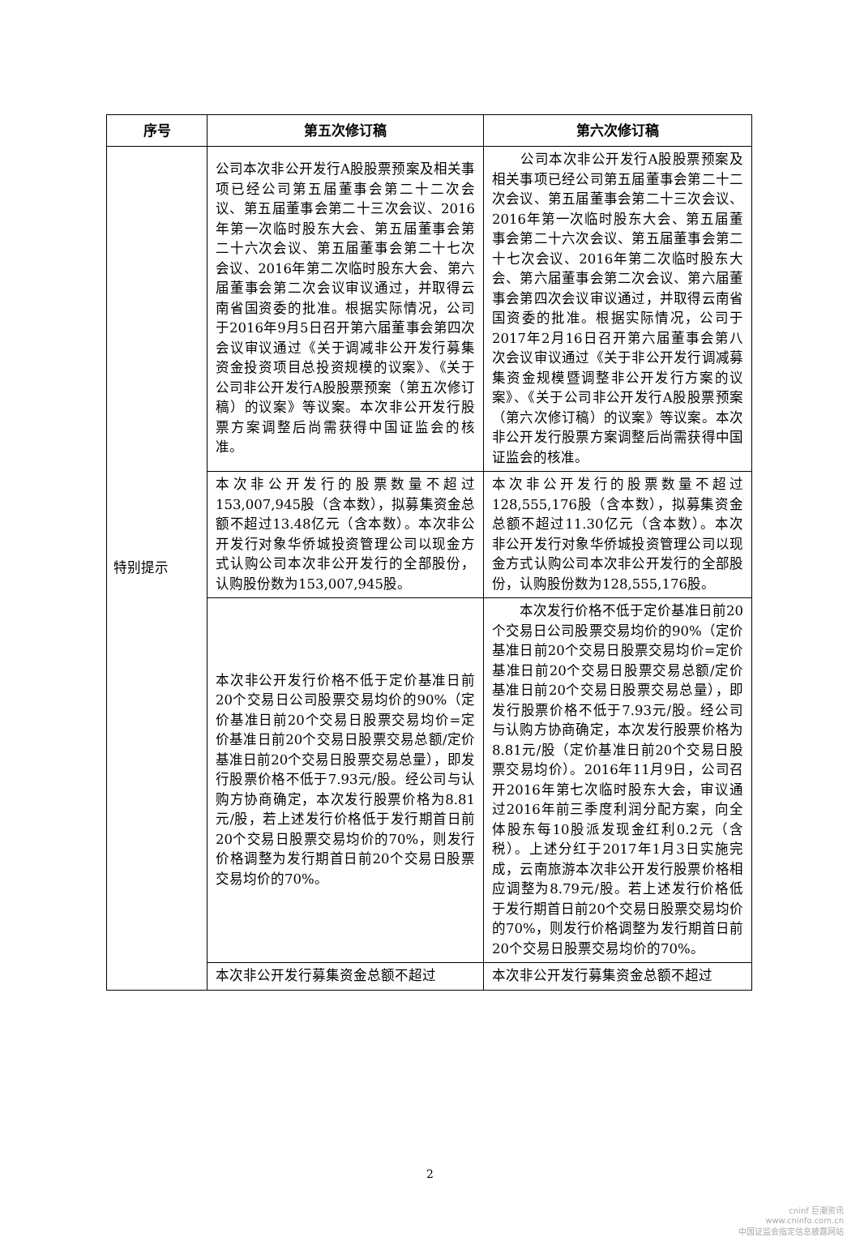| 序号 | 第五次修订稿 | 第六次修订稿 |
| --- | --- | --- |
| 特别提示 | 公司本次非公开发行A股股票预案及相关事项已经公司第五届董事会第二十二次会议、第五届董事会第二十三次会议、2016年第一次临时股东大会、第五届董事会第二十六次会议、第五届董事会第二十七次会议、2016年第二次临时股东大会、第六届董事会第二次会议审议通过，并取得云南省国资委的批准。根据实际情况，公司于2016年9月5日召开第六届董事会第四次会议审议通过《关于调减非公开发行募集资金投资项目总投资规模的议案》、《关于公司非公开发行A股股票预案（第五次修订稿）的议案》等议案。本次非公开发行股票方案调整后尚需获得中国证监会的核准。 | 公司本次非公开发行A股股票预案及相关事项已经公司第五届董事会第二十二次会议、第五届董事会第二十三次会议、2016年第一次临时股东大会、第五届董事会第二十六次会议、第五届董事会第二十七次会议、2016年第二次临时股东大会、第六届董事会第二次会议、第六届董事会第四次会议审议通过，并取得云南省国资委的批准。根据实际情况，公司于2017年2月16日召开第六届董事会第八次会议审议通过《关于非公开发行调减募集资金规模暨调整非公开发行方案的议案》、《关于公司非公开发行A股股票预案（第六次修订稿）的议案》等议案。本次非公开发行股票方案调整后尚需获得中国证监会的核准。 |
| | 本次非公开发行的股票数量不超过153,007,945股（含本数），拟募集资金总额不超过13.48亿元（含本数）。本次非公开发行对象华侨城投资管理公司以现金方式认购公司本次非公开发行的全部股份，认购股份数为153,007,945股。 | 本次非公开发行的股票数量不超过128,555,176股（含本数），拟募集资金总额不超过11.30亿元（含本数）。本次非公开发行对象华侨城投资管理公司以现金方式认购公司本次非公开发行的全部股份，认购股份数为128,555,176股。 |
| | 本次非公开发行价格不低于定价基准日前20个交易日公司股票交易均价的90%（定价基准日前20个交易日股票交易均价=定价基准日前20个交易日股票交易总额/定价基准日前20个交易日股票交易总量），即发行股票价格不低于7.93元/股。经公司与认购方协商确定，本次发行股票价格为8.81元/股，若上述发行价格低于发行期首日前20个交易日股票交易均价的70%，则发行价格调整为发行期首日前20个交易日股票交易均价的70%。 | 本次发行价格不低于定价基准日前20个交易日公司股票交易均价的90%（定价基准日前20个交易日股票交易均价=定价基准日前20个交易日股票交易总额/定价基准日前20个交易日股票交易总量），即发行股票价格不低于7.93元/股。经公司与认购方协商确定，本次发行股票价格为8.81元/股（定价基准日前20个交易日股票交易均价）。2016年11月9日，公司召开2016年第七次临时股东大会，审议通过2016年前三季度利润分配方案，向全体股东每10股派发现金红利0.2元（含税）。上述分红于2017年1月3日实施完成，云南旅游本次非公开发行股票价格相应调整为8.79元/股。若上述发行价格低于发行期首日前20个交易日股票交易均价的70%，则发行价格调整为发行期首日前20个交易日股票交易均价的70%。 |
| | 本次非公开发行募集资金总额不超过 | 本次非公开发行募集资金总额不超过 |
2
cninf 巨潮资讯
www.cninfo.com.cn
中国证监会指定信息披露网站